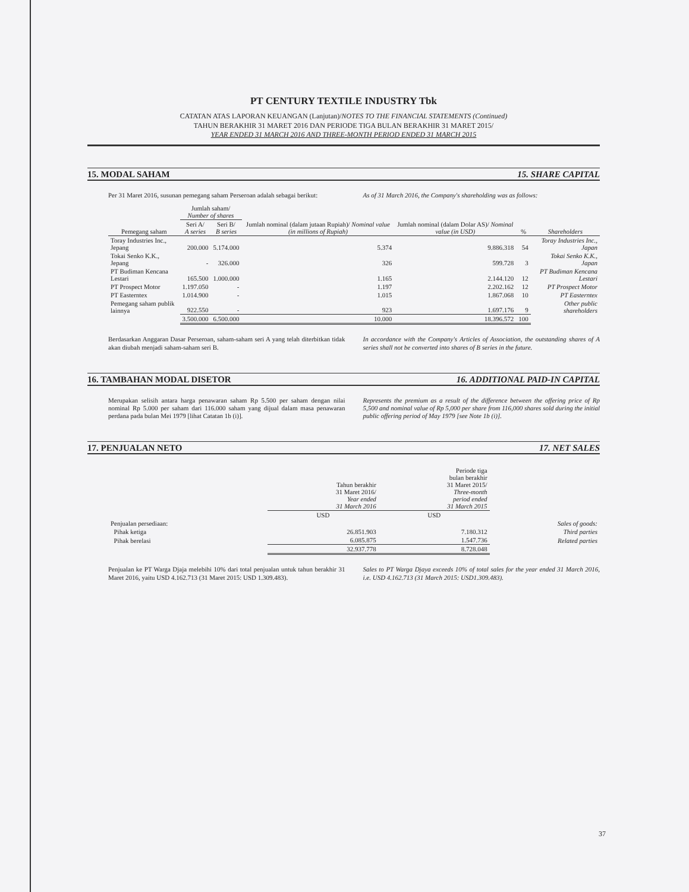PT CENTURY TEXTILE INDUSTRY Tbk
CATATAN ATAS LAPORAN KEUANGAN (Lanjutan)/NOTES TO THE FINANCIAL STATEMENTS (Continued)
TAHUN BERAKHIR 31 MARET 2016 DAN PERIODE TIGA BULAN BERAKHIR 31 MARET 2015/
YEAR ENDED 31 MARCH 2016 AND THREE-MONTH PERIOD ENDED 31 MARCH 2015
15. MODAL SAHAM 15. SHARE CAPITAL
Per 31 Maret 2016, susunan pemegang saham Perseroan adalah sebagai berikut:
As of 31 March 2016, the Company's shareholding was as follows:
| | Jumlah saham/ Number of shares | | Jumlah nominal (dalam jutaan Rupiah)/ Nominal value (in millions of Rupiah) | Jumlah nominal (dalam Dolar AS)/ Nominal value (in USD) | % | Shareholders |
| --- | --- | --- | --- | --- | --- | --- |
| Pemegang saham | Seri A/ A series | Seri B/ B series | | | | |
| Toray Industries Inc., Jepang | 200.000 | 5.174.000 | 5.374 | 9.886.318 | 54 | Toray Industries Inc., Japan |
| Tokai Senko K.K., Jepang | - | 326.000 | 326 | 599.728 | 3 | Tokai Senko K.K., Japan |
| PT Budiman Kencana Lestari | 165.500 | 1.000.000 | 1.165 | 2.144.120 | 12 | PT Budiman Kencana Lestari |
| PT Prospect Motor | 1.197.050 | - | 1.197 | 2.202.162 | 12 | PT Prospect Motor |
| PT Easterntex | 1.014.900 | - | 1.015 | 1.867.068 | 10 | PT Easterntex |
| Pemegang saham publik lainnya | 922.550 | - | 923 | 1.697.176 | 9 | Other public shareholders |
| | 3.500.000 | 6.500.000 | 10.000 | 18.396.572 | 100 | |
Berdasarkan Anggaran Dasar Perseroan, saham-saham seri A yang telah diterbitkan tidak akan diubah menjadi saham-saham seri B.
In accordance with the Company's Articles of Association, the outstanding shares of A series shall not be converted into shares of B series in the future.
16. TAMBAHAN MODAL DISETOR 16. ADDITIONAL PAID-IN CAPITAL
Merupakan selisih antara harga penawaran saham Rp 5.500 per saham dengan nilai nominal Rp 5.000 per saham dari 116.000 saham yang dijual dalam masa penawaran perdana pada bulan Mei 1979 [lihat Catatan 1b (i)].
Represents the premium as a result of the difference between the offering price of Rp 5,500 and nominal value of Rp 5,000 per share from 116,000 shares sold during the initial public offering period of May 1979 [see Note 1b (i)].
17. PENJUALAN NETO 17. NET SALES
| | Tahun berakhir 31 Maret 2016/ Year ended 31 March 2016 | Periode tiga bulan berakhir 31 Maret 2015/ Three-month period ended 31 March 2015 | |
| --- | --- | --- | --- |
| | USD | USD | |
| Penjualan persediaan: | | | Sales of goods: |
| Pihak ketiga | 26.851.903 | 7.180.312 | Third parties |
| Pihak berelasi | 6.085.875 | 1.547.736 | Related parties |
| | 32.937.778 | 8.728.048 | |
Penjualan ke PT Warga Djaja melebihi 10% dari total penjualan untuk tahun berakhir 31 Maret 2016, yaitu USD 4.162.713 (31 Maret 2015: USD 1.309.483).
Sales to PT Warga Djaya exceeds 10% of total sales for the year ended 31 March 2016, i.e. USD 4.162.713 (31 March 2015: USD1.309.483).
37